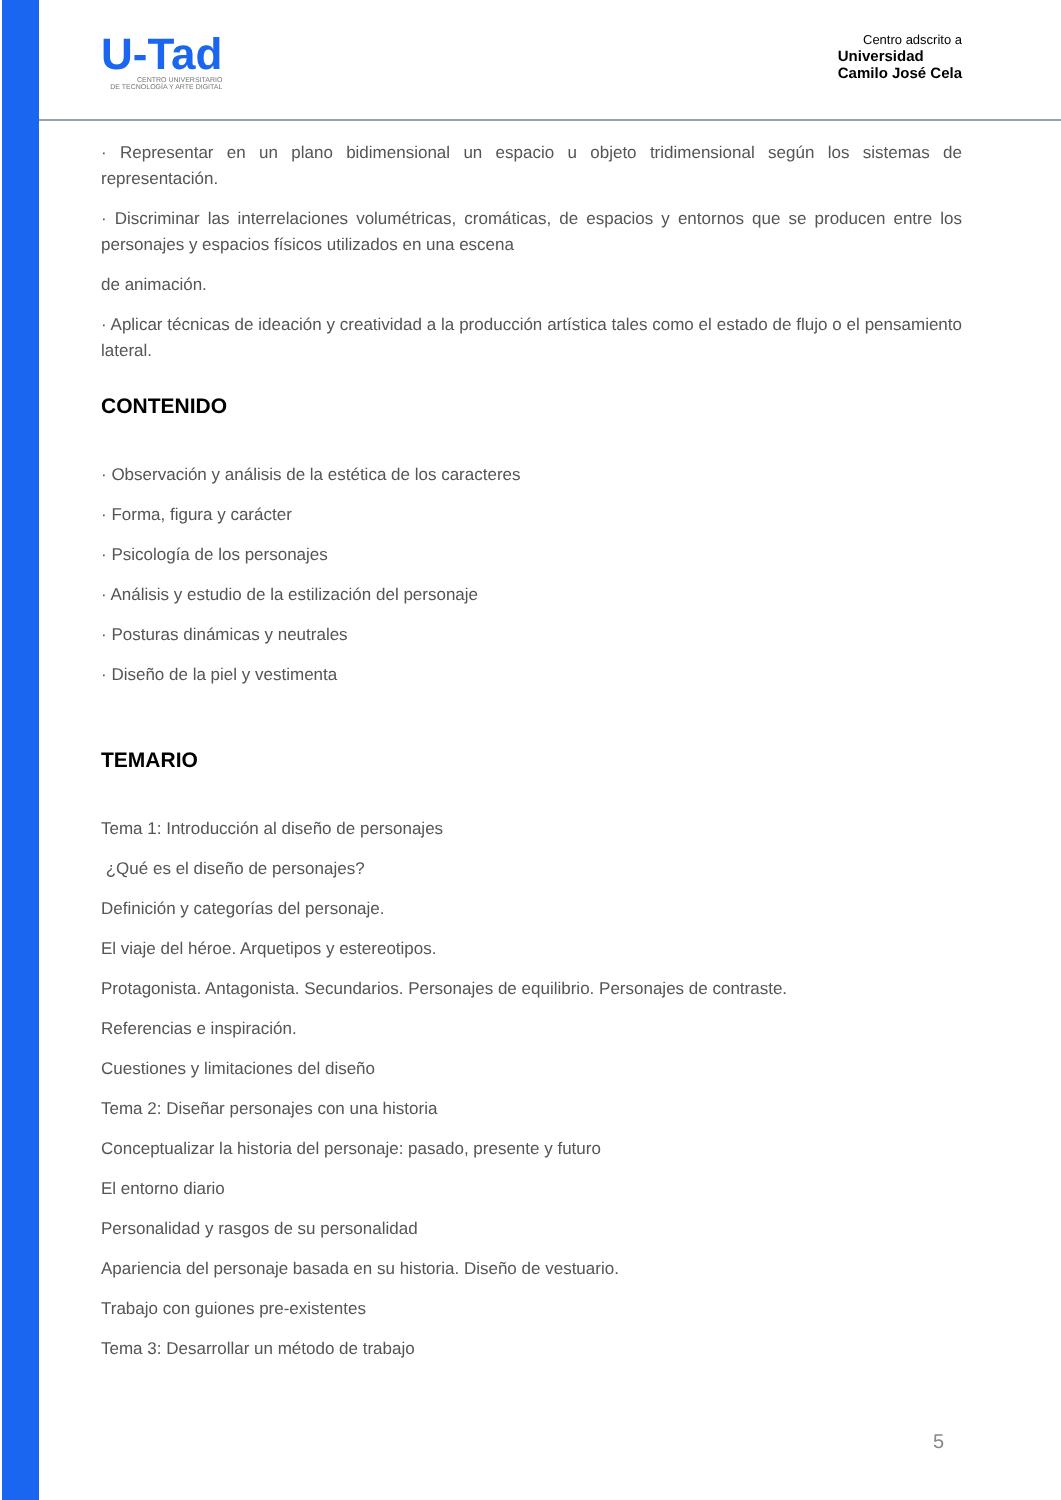U-Tad
CENTRO UNIVERSITARIO
DE TECNOLOGÍA Y ARTE DIGITAL
Centro adscrito a
Universidad
Camilo José Cela
· Representar en un plano bidimensional un espacio u objeto tridimensional según los sistemas de representación.
· Discriminar las interrelaciones volumétricas, cromáticas, de espacios y entornos que se producen entre los personajes y espacios físicos utilizados en una escena
de animación.
· Aplicar técnicas de ideación y creatividad a la producción artística tales como el estado de flujo o el pensamiento lateral.
CONTENIDO
· Observación y análisis de la estética de los caracteres
· Forma, figura y carácter
· Psicología de los personajes
· Análisis y estudio de la estilización del personaje
· Posturas dinámicas y neutrales
· Diseño de la piel y vestimenta
TEMARIO
Tema 1: Introducción al diseño de personajes
¿Qué es el diseño de personajes?
Definición y categorías del personaje.
El viaje del héroe. Arquetipos y estereotipos.
Protagonista. Antagonista. Secundarios. Personajes de equilibrio. Personajes de contraste.
Referencias e inspiración.
Cuestiones y limitaciones del diseño
Tema 2: Diseñar personajes con una historia
Conceptualizar la historia del personaje: pasado, presente y futuro
El entorno diario
Personalidad y rasgos de su personalidad
Apariencia del personaje basada en su historia. Diseño de vestuario.
Trabajo con guiones pre-existentes
Tema 3: Desarrollar un método de trabajo
5